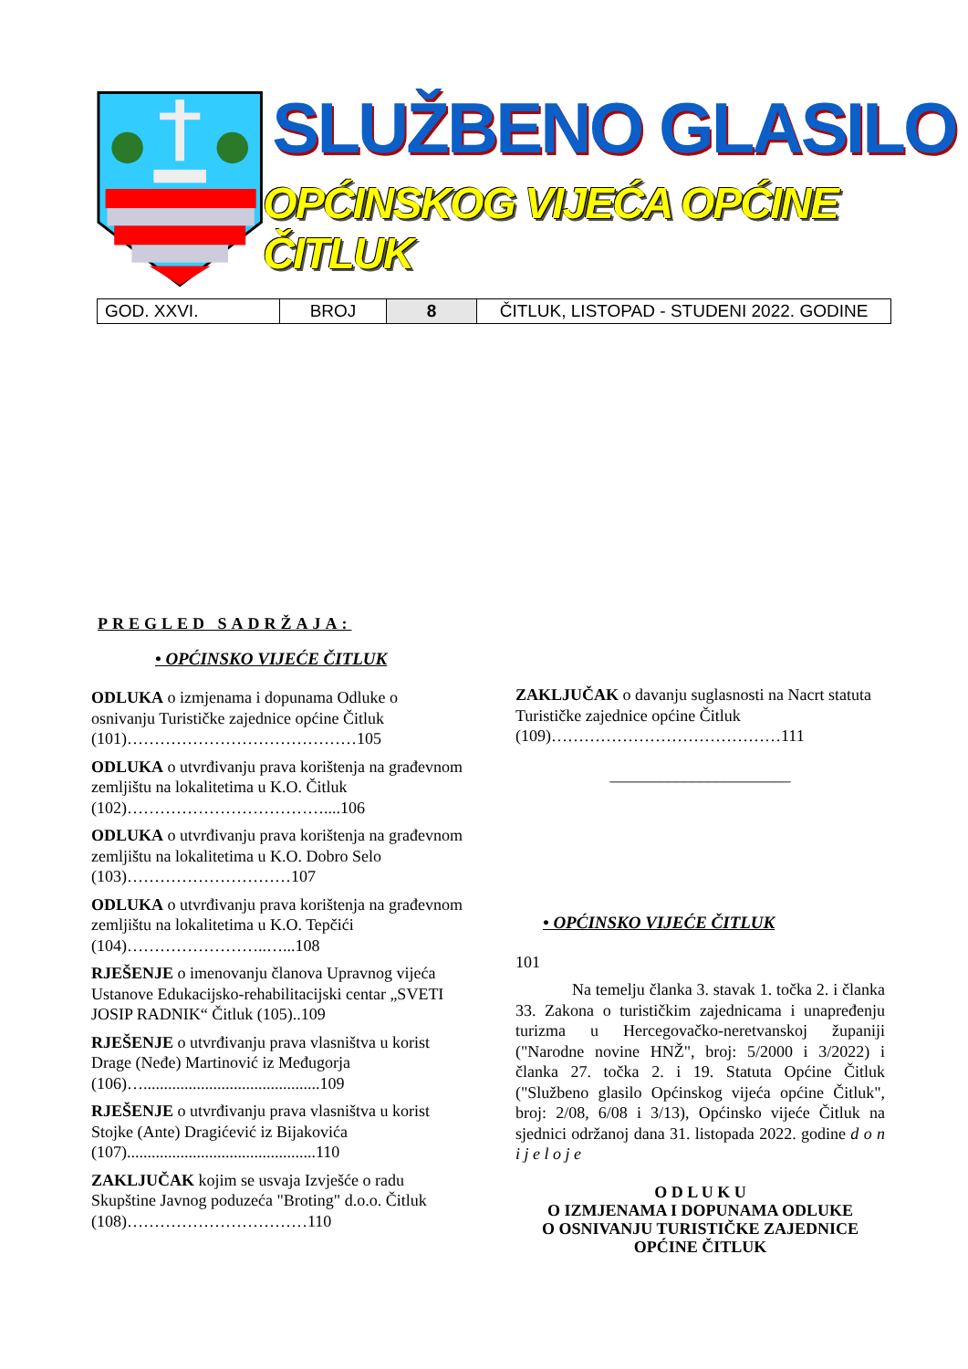SLUŽBENO GLASILO
OPĆINSKOG VIJEĆA OPĆINE ČITLUK
| GOD. XXVI. | BROJ | 8 | ČITLUK, LISTOPAD - STUDENI 2022. GODINE |
PREGLED SADRŽAJA:
• OPĆINSKO VIJEĆE ČITLUK
ODLUKA o izmjenama i dopunama Odluke o osnivanju Turističke zajednice općine Čitluk (101)……………………………………105
ODLUKA o utvrđivanju prava korištenja na građevnom zemljištu na lokalitetima u K.O. Čitluk (102)………………………………....106
ODLUKA o utvrđivanju prava korištenja na građevnom zemljištu na lokalitetima u K.O. Dobro Selo (103)…………………………107
ODLUKA o utvrđivanju prava korištenja na građevnom zemljištu na lokalitetima u K.O. Tepčići (104)……………………..…...108
RJEŠENJE o imenovanju članova Upravnog vijeća Ustanove Edukacijsko-rehabilitacijski centar „SVETI JOSIP RADNIK“ Čitluk (105)..109
RJEŠENJE o utvrđivanju prava vlasništva u korist Drage (Neđe) Martinović iz Međugorja (106)…...........................................109
RJEŠENJE o utvrđivanju prava vlasništva u korist Stojke (Ante) Dragićević iz Bijakovića (107)..............................................110
ZAKLJUČAK kojim se usvaja Izvješće o radu Skupštine Javnog poduzeća "Broting" d.o.o. Čitluk (108)……………………………110
ZAKLJUČAK o davanju suglasnosti na Nacrt statuta Turističke zajednice općine Čitluk (109)……………………………………111
______________________
• OPĆINSKO VIJEĆE ČITLUK
101
Na temelju članka 3. stavak 1. točka 2. i članka 33. Zakona o turističkim zajednicama i unapređenju turizma u Hercegovačko-neretvanskoj županiji ("Narodne novine HNŽ", broj: 5/2000 i 3/2022) i članka 27. točka 2. i 19. Statuta Općine Čitluk ("Službeno glasilo Općinskog vijeća općine Čitluk", broj: 2/08, 6/08 i 3/13), Općinsko vijeće Čitluk na sjednici održanoj dana 31. listopada 2022. godine d o n i j e l o j e
O D L U K U
O IZMJENAMA I DOPUNAMA ODLUKE
O OSNIVANJU TURISTIČKE ZAJEDNICE
OPĆINE ČITLUK